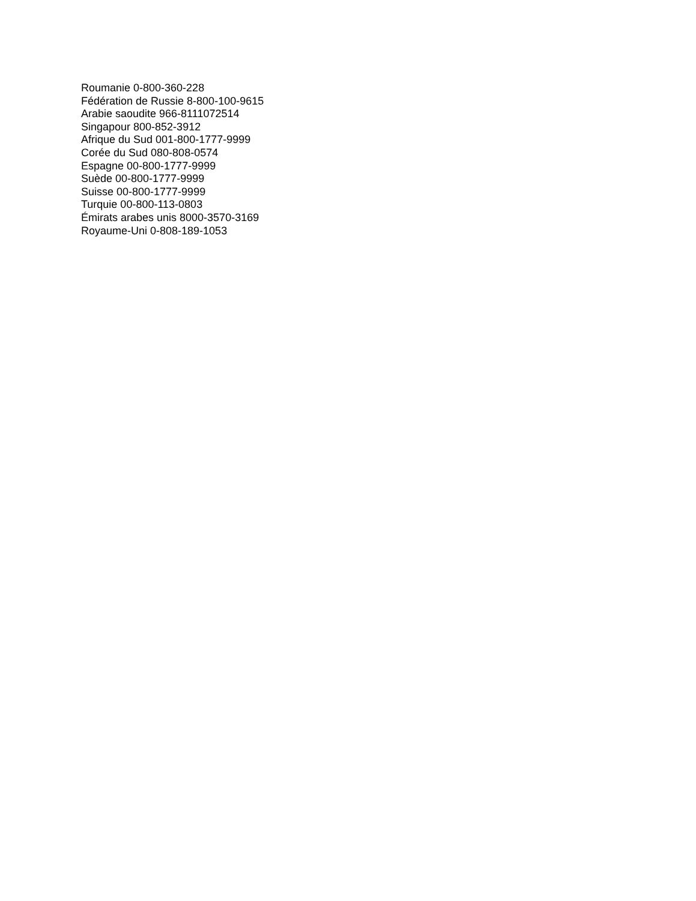Roumanie 0-800-360-228
Fédération de Russie 8-800-100-9615
Arabie saoudite 966-8111072514
Singapour 800-852-3912
Afrique du Sud 001-800-1777-9999
Corée du Sud 080-808-0574
Espagne 00-800-1777-9999
Suède 00-800-1777-9999
Suisse 00-800-1777-9999
Turquie 00-800-113-0803
Émirats arabes unis 8000-3570-3169
Royaume-Uni 0-808-189-1053